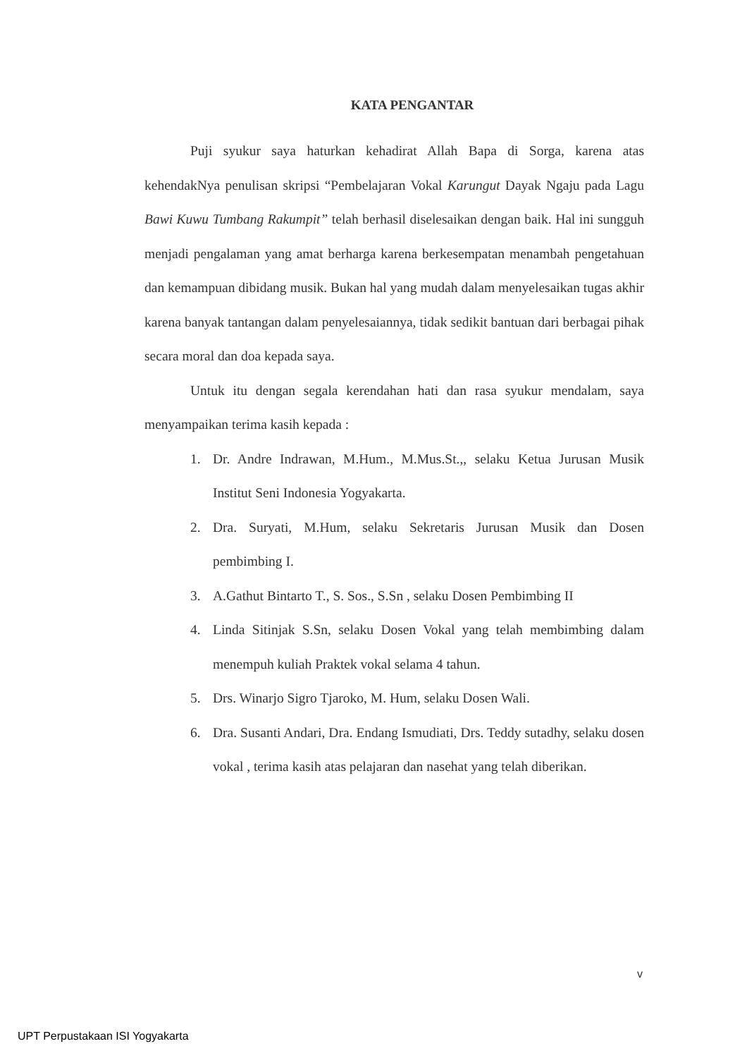KATA PENGANTAR
Puji syukur saya haturkan kehadirat Allah Bapa di Sorga, karena atas kehendakNya penulisan skripsi “Pembelajaran Vokal Karungut Dayak Ngaju pada Lagu Bawi Kuwu Tumbang Rakumpit” telah berhasil diselesaikan dengan baik. Hal ini sungguh menjadi pengalaman yang amat berharga karena berkesempatan menambah pengetahuan dan kemampuan dibidang musik. Bukan hal yang mudah dalam menyelesaikan tugas akhir karena banyak tantangan dalam penyelesaiannya, tidak sedikit bantuan dari berbagai pihak secara moral dan doa kepada saya.
Untuk itu dengan segala kerendahan hati dan rasa syukur mendalam, saya menyampaikan terima kasih kepada :
1. Dr. Andre Indrawan, M.Hum., M.Mus.St.,, selaku Ketua Jurusan Musik Institut Seni Indonesia Yogyakarta.
2. Dra. Suryati, M.Hum, selaku Sekretaris Jurusan Musik dan Dosen pembimbing I.
3. A.Gathut Bintarto T., S. Sos., S.Sn , selaku Dosen Pembimbing II
4. Linda Sitinjak S.Sn, selaku Dosen Vokal yang telah membimbing dalam menempuh kuliah Praktek vokal selama 4 tahun.
5. Drs. Winarjo Sigro Tjaroko, M. Hum, selaku Dosen Wali.
6. Dra. Susanti Andari, Dra. Endang Ismudiati, Drs. Teddy sutadhy, selaku dosen vokal , terima kasih atas pelajaran dan nasehat yang telah diberikan.
v
UPT Perpustakaan ISI Yogyakarta